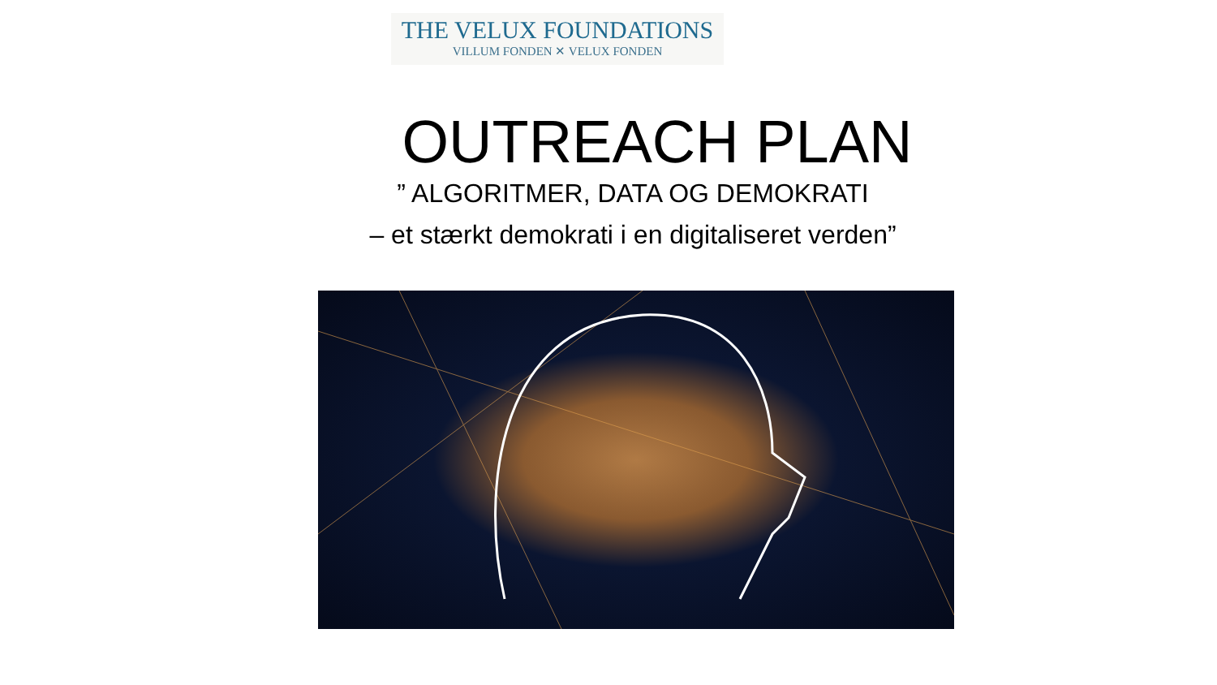THE VELUX FOUNDATIONS
VILLUM FONDEN ✕ VELUX FONDEN
OUTREACH PLAN
” ALGORITMER, DATA OG DEMOKRATI
– et stærkt demokrati i en digitaliseret verden”